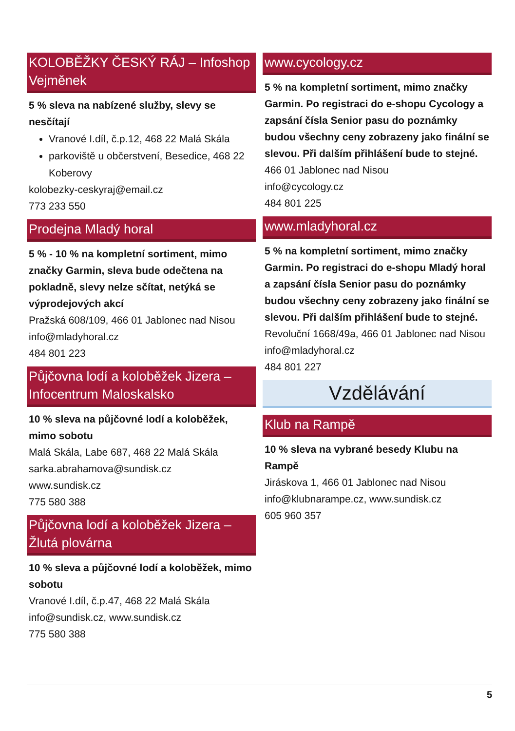KOLOBĚŽKY ČESKÝ RÁJ – Infoshop Vejměnek
5 % sleva na nabízené služby, slevy se nesčítají
Vranové I.díl, č.p.12, 468 22 Malá Skála
parkoviště u občerstvení, Besedice, 468 22 Koberovy
kolobezky-ceskyraj@email.cz
773 233 550
Prodejna Mladý horal
5 % - 10 % na kompletní sortiment, mimo značky Garmin, sleva bude odečtena na pokladně, slevy nelze sčítat, netýká se výprodejových akcí
Pražská 608/109, 466 01 Jablonec nad Nisou
info@mladyhoral.cz
484 801 223
Půjčovna lodí a koloběžek Jizera – Infocentrum Maloskalsko
10 % sleva na půjčovné lodí a koloběžek, mimo sobotu
Malá Skála, Labe 687, 468 22 Malá Skála
sarka.abrahamova@sundisk.cz
www.sundisk.cz
775 580 388
Půjčovna lodí a koloběžek Jizera – Žlutá plovárna
10 % sleva a půjčovné lodí a koloběžek, mimo sobotu
Vranové I.díl, č.p.47, 468 22 Malá Skála
info@sundisk.cz, www.sundisk.cz
775 580 388
www.cycology.cz
5 % na kompletní sortiment, mimo značky Garmin. Po registraci do e-shopu Cycology a zapsání čísla Senior pasu do poznámky budou všechny ceny zobrazeny jako finální se slevou. Při dalším přihlášení bude to stejné.
466 01 Jablonec nad Nisou
info@cycology.cz
484 801 225
www.mladyhoral.cz
5 % na kompletní sortiment, mimo značky Garmin. Po registraci do e-shopu Mladý horal a zapsání čísla Senior pasu do poznámky budou všechny ceny zobrazeny jako finální se slevou. Při dalším přihlášení bude to stejné.
Revoluční 1668/49a, 466 01 Jablonec nad Nisou
info@mladyhoral.cz
484 801 227
Vzdělávání
Klub na Rampě
10 % sleva na vybrané besedy Klubu na Rampě
Jiráskova 1, 466 01 Jablonec nad Nisou
info@klubnarampe.cz, www.sundisk.cz
605 960 357
5